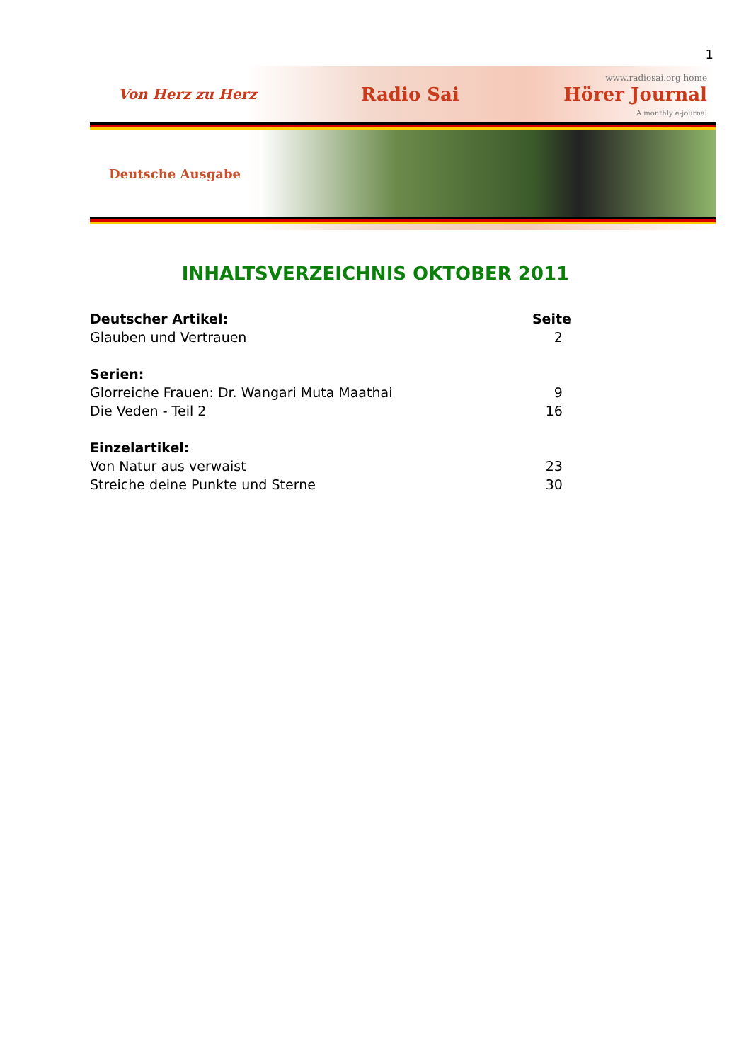1
Von Herz zu Herz Radio Sai www.radiosai.org home
Hörer Journal
A monthly e-journal
Deutsche Ausgabe
INHALTSVERZEICHNIS OKTOBER 2011
Deutscher Artikel: Seite
Glauben und Vertrauen 2
Serien:
Glorreiche Frauen: Dr. Wangari Muta Maathai 9
Die Veden - Teil 2 16
Einzelartikel:
Von Natur aus verwaist 23
Streiche deine Punkte und Sterne 30